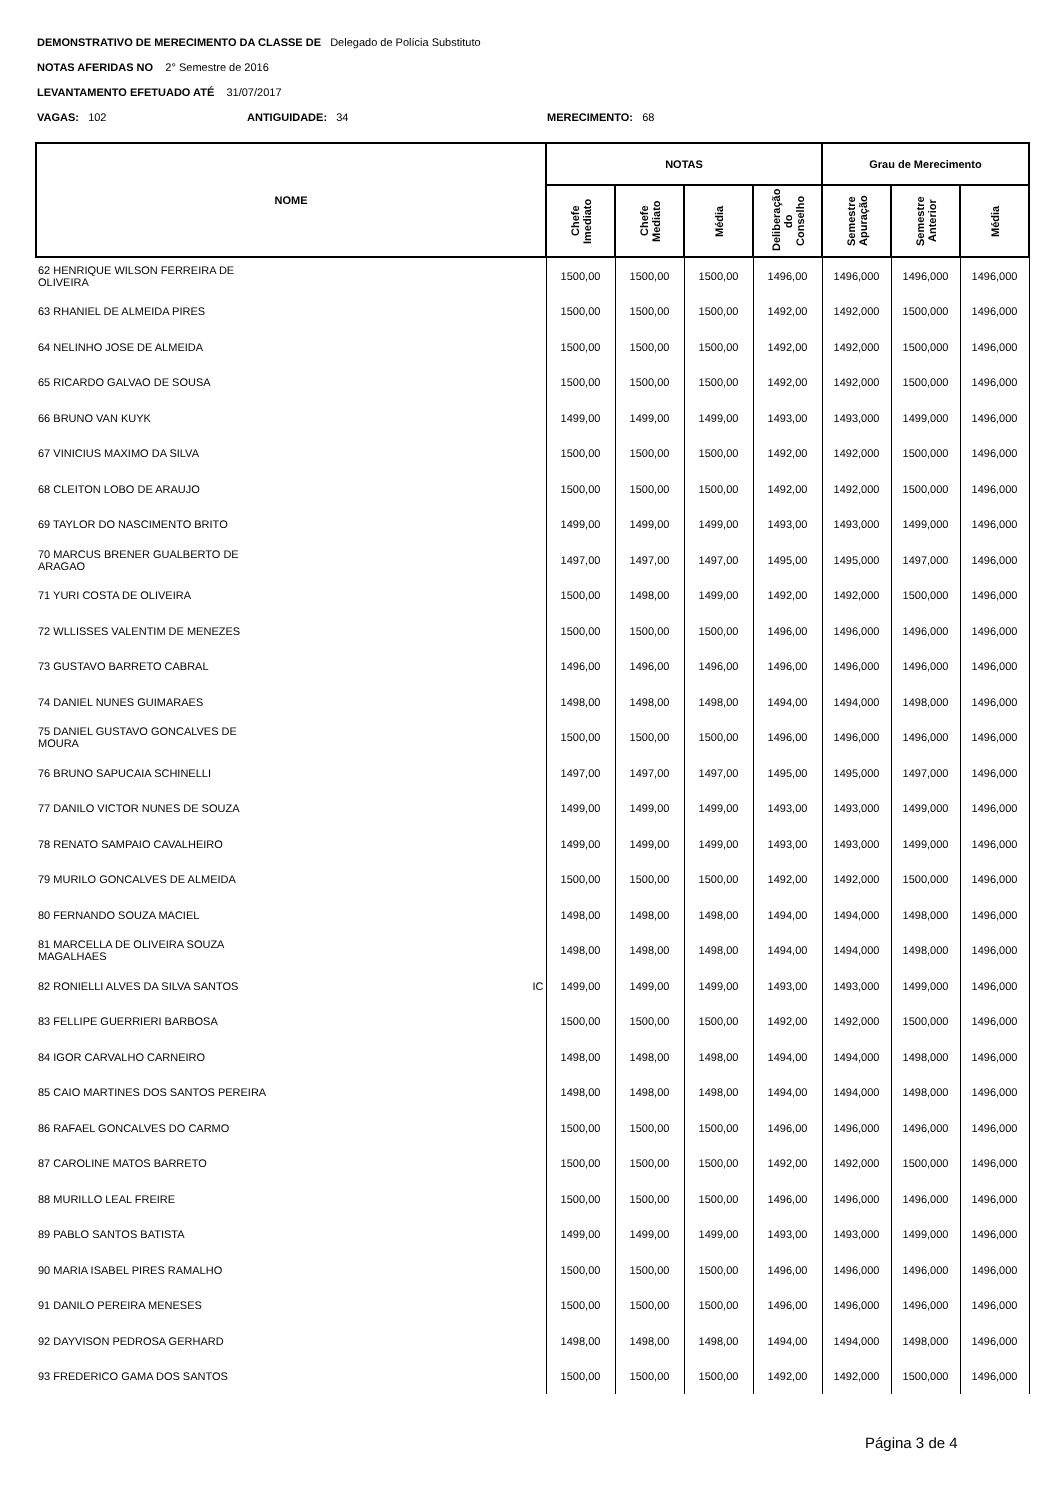DEMONSTRATIVO DE MERECIMENTO DA CLASSE DE Delegado de Polícia Substituto
NOTAS AFERIDAS NO 2° Semestre de 2016
LEVANTAMENTO EFETUADO ATÉ 31/07/2017
VAGAS: 102 ANTIGUIDADE: 34 MERECIMENTO: 68
| NOME | NOTAS | | | | Grau de Merecimento | | |
| --- | --- | --- | --- | --- | --- | --- | --- |
| | Chefe Imediato | Chefe Mediato | Média | Deliberação do Conselho | Semestre Apuração | Semestre Anterior | Média |
| 62 HENRIQUE WILSON FERREIRA DE OLIVEIRA | 1500,00 | 1500,00 | 1500,00 | 1496,00 | 1496,000 | 1496,000 | 1496,000 |
| 63 RHANIEL DE ALMEIDA PIRES | 1500,00 | 1500,00 | 1500,00 | 1492,00 | 1492,000 | 1500,000 | 1496,000 |
| 64 NELINHO JOSE DE ALMEIDA | 1500,00 | 1500,00 | 1500,00 | 1492,00 | 1492,000 | 1500,000 | 1496,000 |
| 65 RICARDO GALVAO DE SOUSA | 1500,00 | 1500,00 | 1500,00 | 1492,00 | 1492,000 | 1500,000 | 1496,000 |
| 66 BRUNO VAN KUYK | 1499,00 | 1499,00 | 1499,00 | 1493,00 | 1493,000 | 1499,000 | 1496,000 |
| 67 VINICIUS MAXIMO DA SILVA | 1500,00 | 1500,00 | 1500,00 | 1492,00 | 1492,000 | 1500,000 | 1496,000 |
| 68 CLEITON LOBO DE ARAUJO | 1500,00 | 1500,00 | 1500,00 | 1492,00 | 1492,000 | 1500,000 | 1496,000 |
| 69 TAYLOR DO NASCIMENTO BRITO | 1499,00 | 1499,00 | 1499,00 | 1493,00 | 1493,000 | 1499,000 | 1496,000 |
| 70 MARCUS BRENER GUALBERTO DE ARAGAO | 1497,00 | 1497,00 | 1497,00 | 1495,00 | 1495,000 | 1497,000 | 1496,000 |
| 71 YURI COSTA DE OLIVEIRA | 1500,00 | 1498,00 | 1499,00 | 1492,00 | 1492,000 | 1500,000 | 1496,000 |
| 72 WLLISSES VALENTIM DE MENEZES | 1500,00 | 1500,00 | 1500,00 | 1496,00 | 1496,000 | 1496,000 | 1496,000 |
| 73 GUSTAVO BARRETO CABRAL | 1496,00 | 1496,00 | 1496,00 | 1496,00 | 1496,000 | 1496,000 | 1496,000 |
| 74 DANIEL NUNES GUIMARAES | 1498,00 | 1498,00 | 1498,00 | 1494,00 | 1494,000 | 1498,000 | 1496,000 |
| 75 DANIEL GUSTAVO GONCALVES DE MOURA | 1500,00 | 1500,00 | 1500,00 | 1496,00 | 1496,000 | 1496,000 | 1496,000 |
| 76 BRUNO SAPUCAIA SCHINELLI | 1497,00 | 1497,00 | 1497,00 | 1495,00 | 1495,000 | 1497,000 | 1496,000 |
| 77 DANILO VICTOR NUNES DE SOUZA | 1499,00 | 1499,00 | 1499,00 | 1493,00 | 1493,000 | 1499,000 | 1496,000 |
| 78 RENATO SAMPAIO CAVALHEIRO | 1499,00 | 1499,00 | 1499,00 | 1493,00 | 1493,000 | 1499,000 | 1496,000 |
| 79 MURILO GONCALVES DE ALMEIDA | 1500,00 | 1500,00 | 1500,00 | 1492,00 | 1492,000 | 1500,000 | 1496,000 |
| 80 FERNANDO SOUZA MACIEL | 1498,00 | 1498,00 | 1498,00 | 1494,00 | 1494,000 | 1498,000 | 1496,000 |
| 81 MARCELLA DE OLIVEIRA SOUZA MAGALHAES | 1498,00 | 1498,00 | 1498,00 | 1494,00 | 1494,000 | 1498,000 | 1496,000 |
| 82 RONIELLI ALVES DA SILVA SANTOS IC | 1499,00 | 1499,00 | 1499,00 | 1493,00 | 1493,000 | 1499,000 | 1496,000 |
| 83 FELLIPE GUERRIERI BARBOSA | 1500,00 | 1500,00 | 1500,00 | 1492,00 | 1492,000 | 1500,000 | 1496,000 |
| 84 IGOR CARVALHO CARNEIRO | 1498,00 | 1498,00 | 1498,00 | 1494,00 | 1494,000 | 1498,000 | 1496,000 |
| 85 CAIO MARTINES DOS SANTOS PEREIRA | 1498,00 | 1498,00 | 1498,00 | 1494,00 | 1494,000 | 1498,000 | 1496,000 |
| 86 RAFAEL GONCALVES DO CARMO | 1500,00 | 1500,00 | 1500,00 | 1496,00 | 1496,000 | 1496,000 | 1496,000 |
| 87 CAROLINE MATOS BARRETO | 1500,00 | 1500,00 | 1500,00 | 1492,00 | 1492,000 | 1500,000 | 1496,000 |
| 88 MURILLO LEAL FREIRE | 1500,00 | 1500,00 | 1500,00 | 1496,00 | 1496,000 | 1496,000 | 1496,000 |
| 89 PABLO SANTOS BATISTA | 1499,00 | 1499,00 | 1499,00 | 1493,00 | 1493,000 | 1499,000 | 1496,000 |
| 90 MARIA ISABEL PIRES RAMALHO | 1500,00 | 1500,00 | 1500,00 | 1496,00 | 1496,000 | 1496,000 | 1496,000 |
| 91 DANILO PEREIRA MENESES | 1500,00 | 1500,00 | 1500,00 | 1496,00 | 1496,000 | 1496,000 | 1496,000 |
| 92 DAYVISON PEDROSA GERHARD | 1498,00 | 1498,00 | 1498,00 | 1494,00 | 1494,000 | 1498,000 | 1496,000 |
| 93 FREDERICO GAMA DOS SANTOS | 1500,00 | 1500,00 | 1500,00 | 1492,00 | 1492,000 | 1500,000 | 1496,000 |
Página 3 de 4